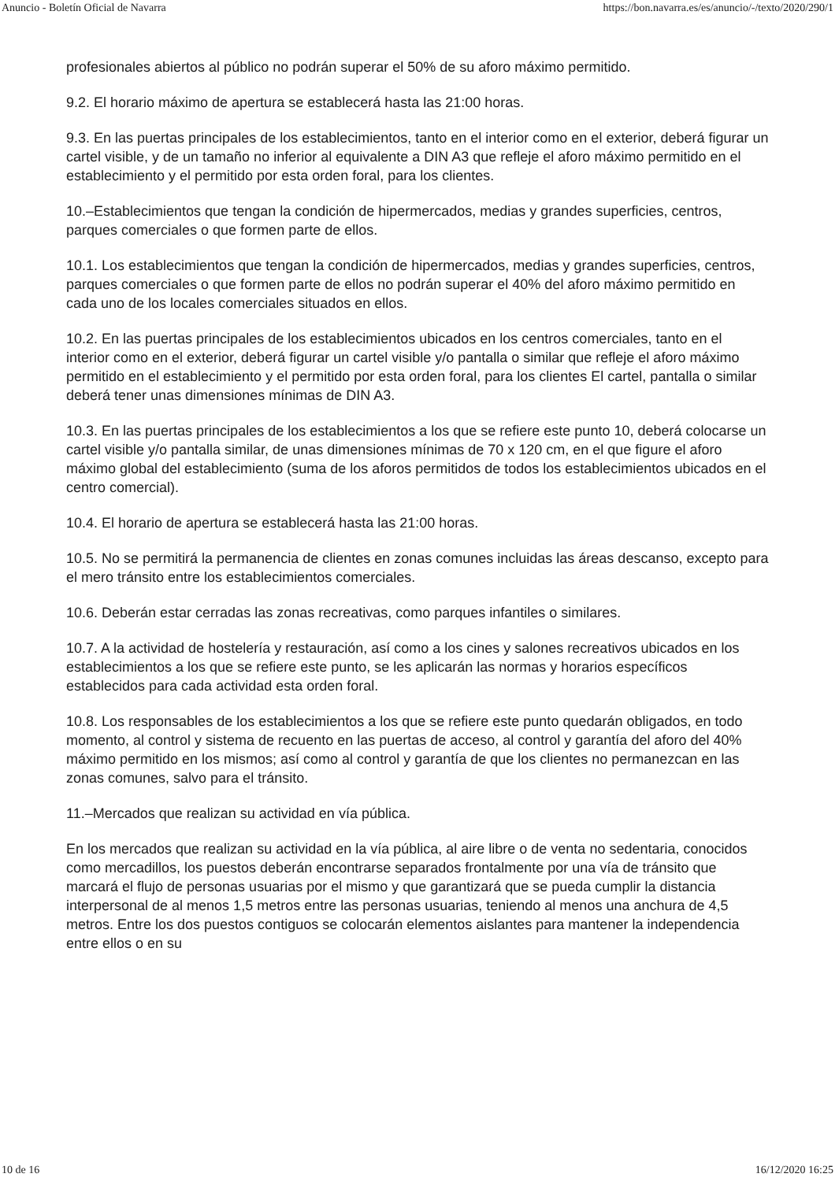Anuncio - Boletín Oficial de Navarra https://bon.navarra.es/es/anuncio/-/texto/2020/290/1
profesionales abiertos al público no podrán superar el 50% de su aforo máximo permitido.
9.2. El horario máximo de apertura se establecerá hasta las 21:00 horas.
9.3. En las puertas principales de los establecimientos, tanto en el interior como en el exterior, deberá figurar un cartel visible, y de un tamaño no inferior al equivalente a DIN A3 que refleje el aforo máximo permitido en el establecimiento y el permitido por esta orden foral, para los clientes.
10.–Establecimientos que tengan la condición de hipermercados, medias y grandes superficies, centros, parques comerciales o que formen parte de ellos.
10.1. Los establecimientos que tengan la condición de hipermercados, medias y grandes superficies, centros, parques comerciales o que formen parte de ellos no podrán superar el 40% del aforo máximo permitido en cada uno de los locales comerciales situados en ellos.
10.2. En las puertas principales de los establecimientos ubicados en los centros comerciales, tanto en el interior como en el exterior, deberá figurar un cartel visible y/o pantalla o similar que refleje el aforo máximo permitido en el establecimiento y el permitido por esta orden foral, para los clientes El cartel, pantalla o similar deberá tener unas dimensiones mínimas de DIN A3.
10.3. En las puertas principales de los establecimientos a los que se refiere este punto 10, deberá colocarse un cartel visible y/o pantalla similar, de unas dimensiones mínimas de 70 x 120 cm, en el que figure el aforo máximo global del establecimiento (suma de los aforos permitidos de todos los establecimientos ubicados en el centro comercial).
10.4. El horario de apertura se establecerá hasta las 21:00 horas.
10.5. No se permitirá la permanencia de clientes en zonas comunes incluidas las áreas descanso, excepto para el mero tránsito entre los establecimientos comerciales.
10.6. Deberán estar cerradas las zonas recreativas, como parques infantiles o similares.
10.7. A la actividad de hostelería y restauración, así como a los cines y salones recreativos ubicados en los establecimientos a los que se refiere este punto, se les aplicarán las normas y horarios específicos establecidos para cada actividad esta orden foral.
10.8. Los responsables de los establecimientos a los que se refiere este punto quedarán obligados, en todo momento, al control y sistema de recuento en las puertas de acceso, al control y garantía del aforo del 40% máximo permitido en los mismos; así como al control y garantía de que los clientes no permanezcan en las zonas comunes, salvo para el tránsito.
11.–Mercados que realizan su actividad en vía pública.
En los mercados que realizan su actividad en la vía pública, al aire libre o de venta no sedentaria, conocidos como mercadillos, los puestos deberán encontrarse separados frontalmente por una vía de tránsito que marcará el flujo de personas usuarias por el mismo y que garantizará que se pueda cumplir la distancia interpersonal de al menos 1,5 metros entre las personas usuarias, teniendo al menos una anchura de 4,5 metros. Entre los dos puestos contiguos se colocarán elementos aislantes para mantener la independencia entre ellos o en su
10 de 16 16/12/2020 16:25